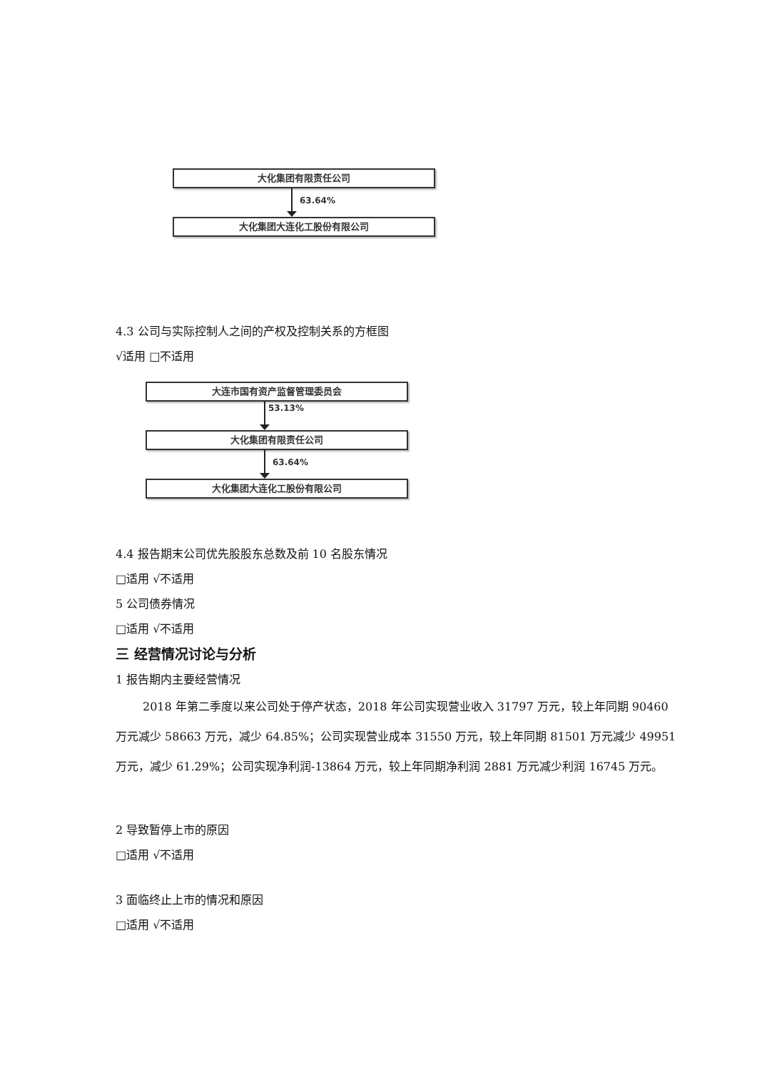大化集团有限责任公司
63.64%
大化集团大连化工股份有限公司
4.3 公司与实际控制人之间的产权及控制关系的方框图
√适用 □不适用
大连市国有资产监督管理委员会
53.13%
大化集团有限责任公司
63.64%
大化集团大连化工股份有限公司
4.4 报告期末公司优先股股东总数及前 10 名股东情况
□适用 √不适用
5 公司债券情况
□适用 √不适用
三 经营情况讨论与分析
1 报告期内主要经营情况
2018 年第二季度以来公司处于停产状态，2018 年公司实现营业收入 31797 万元，较上年同期 90460 万元减少 58663 万元，减少 64.85%；公司实现营业成本 31550 万元，较上年同期 81501 万元减少 49951 万元，减少 61.29%；公司实现净利润-13864 万元，较上年同期净利润 2881 万元减少利润 16745 万元。
2 导致暂停上市的原因
□适用 √不适用
3 面临终止上市的情况和原因
□适用 √不适用